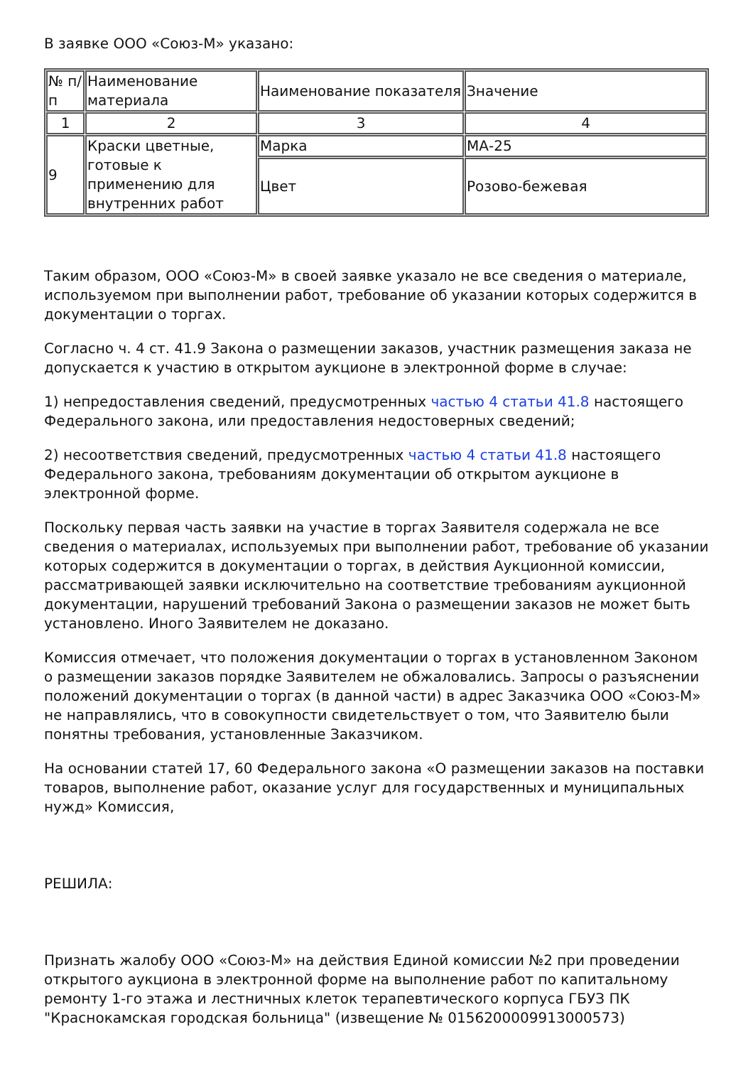В заявке ООО «Союз-М» указано:
| № п/п | Наименование материала | Наименование показателя | Значение |
| 1 | 2 | 3 | 4 |
| 9 | Краски цветные, готовые к применению для внутренних работ | Марка | МА-25 |
| | | Цвет | Розово-бежевая |
Таким образом, ООО «Союз-М» в своей заявке указало не все сведения о материале, используемом при выполнении работ, требование об указании которых содержится в документации о торгах.
Согласно ч. 4 ст. 41.9 Закона о размещении заказов, участник размещения заказа не допускается к участию в открытом аукционе в электронной форме в случае:
1) непредоставления сведений, предусмотренных частью 4 статьи 41.8 настоящего Федерального закона, или предоставления недостоверных сведений;
2) несоответствия сведений, предусмотренных частью 4 статьи 41.8 настоящего Федерального закона, требованиям документации об открытом аукционе в электронной форме.
Поскольку первая часть заявки на участие в торгах Заявителя содержала не все сведения о материалах, используемых при выполнении работ, требование об указании которых содержится в документации о торгах, в действия Аукционной комиссии, рассматривающей заявки исключительно на соответствие требованиям аукционной документации, нарушений требований Закона о размещении заказов не может быть установлено. Иного Заявителем не доказано.
Комиссия отмечает, что положения документации о торгах в установленном Законом о размещении заказов порядке Заявителем не обжаловались. Запросы о разъяснении положений документации о торгах (в данной части) в адрес Заказчика ООО «Союз-М» не направлялись, что в совокупности свидетельствует о том, что Заявителю были понятны требования, установленные Заказчиком.
На основании статей 17, 60 Федерального закона «О размещении заказов на поставки товаров, выполнение работ, оказание услуг для государственных и муниципальных нужд» Комиссия,
РЕШИЛА:
Признать жалобу ООО «Союз-М» на действия Единой комиссии №2 при проведении открытого аукциона в электронной форме на выполнение работ по капитальному ремонту 1-го этажа и лестничных клеток терапевтического корпуса ГБУЗ ПК "Краснокамская городская больница" (извещение № 0156200009913000573)